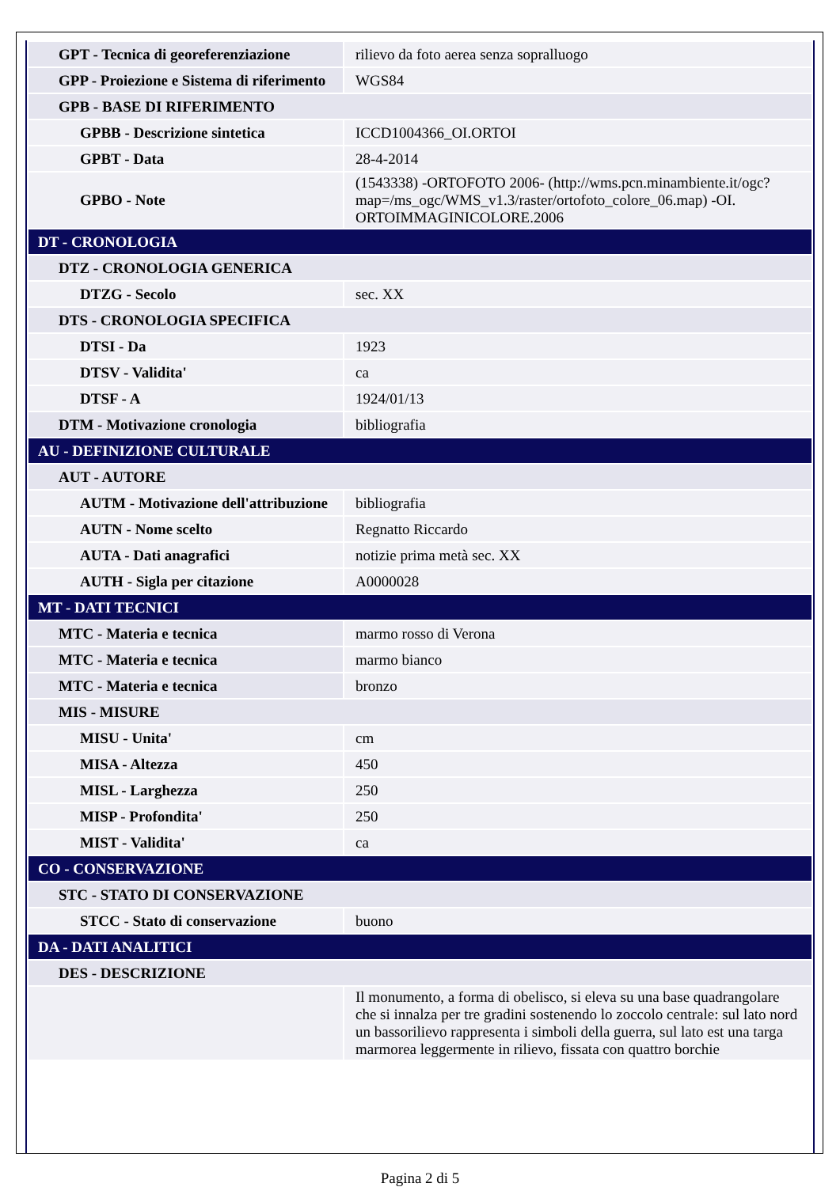| GPT - Tecnica di georeferenziazione | rilievo da foto aerea senza sopralluogo |
| GPP - Proiezione e Sistema di riferimento | WGS84 |
| GPB - BASE DI RIFERIMENTO | |
| GPBB - Descrizione sintetica | ICCD1004366_OI.ORTOI |
| GPBT - Data | 28-4-2014 |
| GPBO - Note | (1543338) -ORTOFOTO 2006- (http://wms.pcn.minambiente.it/ogc?map=/ms_ogc/WMS_v1.3/raster/ortofoto_colore_06.map) -OI. ORTOIMMAGINICOLORE.2006 |
| DT - CRONOLOGIA | |
| DTZ - CRONOLOGIA GENERICA | |
| DTZG - Secolo | sec. XX |
| DTS - CRONOLOGIA SPECIFICA | |
| DTSI - Da | 1923 |
| DTSV - Validita' | ca |
| DTSF - A | 1924/01/13 |
| DTM - Motivazione cronologia | bibliografia |
| AU - DEFINIZIONE CULTURALE | |
| AUT - AUTORE | |
| AUTM - Motivazione dell'attribuzione | bibliografia |
| AUTN - Nome scelto | Regnatto Riccardo |
| AUTA - Dati anagrafici | notizie prima metà sec. XX |
| AUTH - Sigla per citazione | A0000028 |
| MT - DATI TECNICI | |
| MTC - Materia e tecnica | marmo rosso di Verona |
| MTC - Materia e tecnica | marmo bianco |
| MTC - Materia e tecnica | bronzo |
| MIS - MISURE | |
| MISU - Unita' | cm |
| MISA - Altezza | 450 |
| MISL - Larghezza | 250 |
| MISP - Profondita' | 250 |
| MIST - Validita' | ca |
| CO - CONSERVAZIONE | |
| STC - STATO DI CONSERVAZIONE | |
| STCC - Stato di conservazione | buono |
| DA - DATI ANALITICI | |
| DES - DESCRIZIONE | |
| | Il monumento, a forma di obelisco, si eleva su una base quadrangolare che si innalza per tre gradini sostenendo lo zoccolo centrale: sul lato nord un bassorilievo rappresenta i simboli della guerra, sul lato est una targa marmorea leggermente in rilievo, fissata con quattro borchie |
Pagina 2 di 5